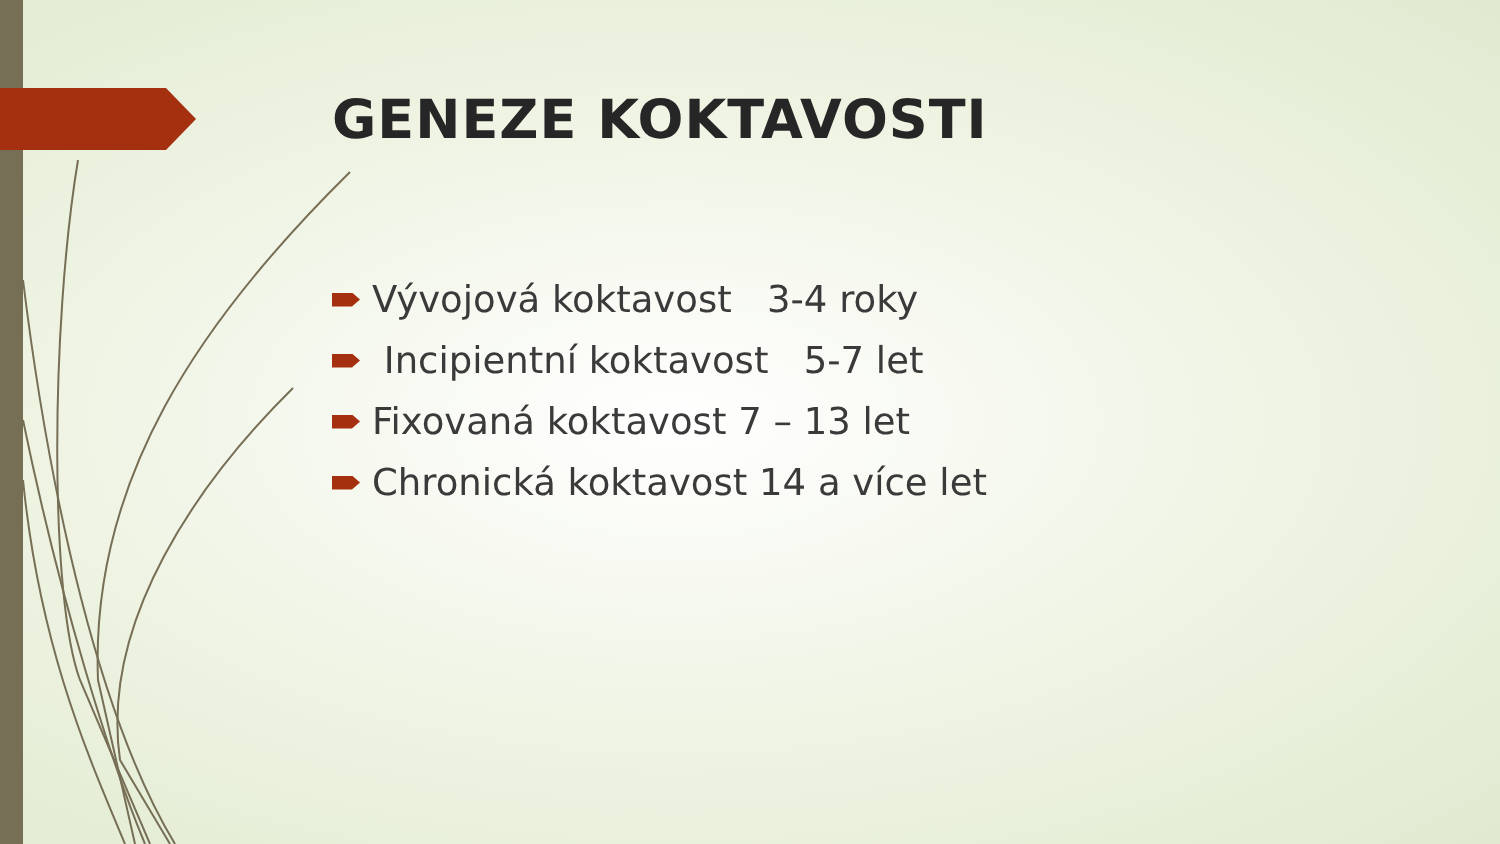GENEZE KOKTAVOSTI
Vývojová koktavost 3-4 roky
Incipientní koktavost 5-7 let
Fixovaná koktavost 7 – 13 let
Chronická koktavost 14 a více let